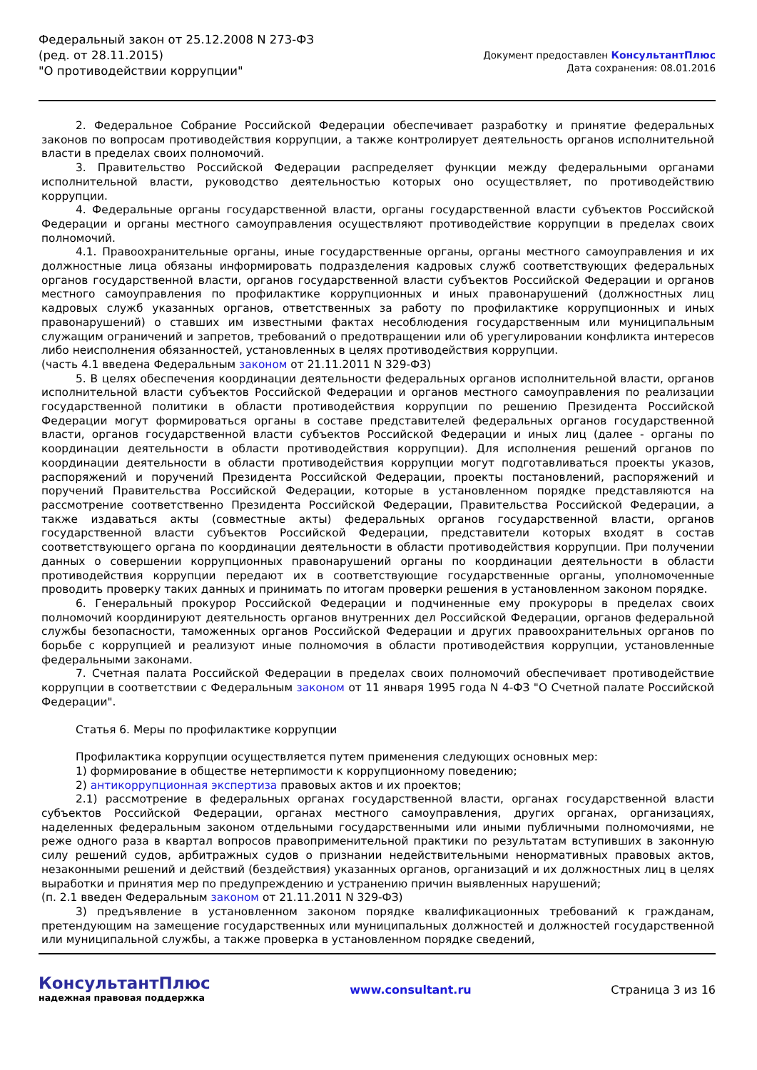Федеральный закон от 25.12.2008 N 273-ФЗ
(ред. от 28.11.2015)
"О противодействии коррупции"
Документ предоставлен КонсультантПлюс
Дата сохранения: 08.01.2016
2. Федеральное Собрание Российской Федерации обеспечивает разработку и принятие федеральных законов по вопросам противодействия коррупции, а также контролирует деятельность органов исполнительной власти в пределах своих полномочий.
3. Правительство Российской Федерации распределяет функции между федеральными органами исполнительной власти, руководство деятельностью которых оно осуществляет, по противодействию коррупции.
4. Федеральные органы государственной власти, органы государственной власти субъектов Российской Федерации и органы местного самоуправления осуществляют противодействие коррупции в пределах своих полномочий.
4.1. Правоохранительные органы, иные государственные органы, органы местного самоуправления и их должностные лица обязаны информировать подразделения кадровых служб соответствующих федеральных органов государственной власти, органов государственной власти субъектов Российской Федерации и органов местного самоуправления по профилактике коррупционных и иных правонарушений (должностных лиц кадровых служб указанных органов, ответственных за работу по профилактике коррупционных и иных правонарушений) о ставших им известными фактах несоблюдения государственным или муниципальным служащим ограничений и запретов, требований о предотвращении или об урегулировании конфликта интересов либо неисполнения обязанностей, установленных в целях противодействия коррупции.
(часть 4.1 введена Федеральным законом от 21.11.2011 N 329-ФЗ)
5. В целях обеспечения координации деятельности федеральных органов исполнительной власти, органов исполнительной власти субъектов Российской Федерации и органов местного самоуправления по реализации государственной политики в области противодействия коррупции по решению Президента Российской Федерации могут формироваться органы в составе представителей федеральных органов государственной власти, органов государственной власти субъектов Российской Федерации и иных лиц (далее - органы по координации деятельности в области противодействия коррупции). Для исполнения решений органов по координации деятельности в области противодействия коррупции могут подготавливаться проекты указов, распоряжений и поручений Президента Российской Федерации, проекты постановлений, распоряжений и поручений Правительства Российской Федерации, которые в установленном порядке представляются на рассмотрение соответственно Президента Российской Федерации, Правительства Российской Федерации, а также издаваться акты (совместные акты) федеральных органов государственной власти, органов государственной власти субъектов Российской Федерации, представители которых входят в состав соответствующего органа по координации деятельности в области противодействия коррупции. При получении данных о совершении коррупционных правонарушений органы по координации деятельности в области противодействия коррупции передают их в соответствующие государственные органы, уполномоченные проводить проверку таких данных и принимать по итогам проверки решения в установленном законом порядке.
6. Генеральный прокурор Российской Федерации и подчиненные ему прокуроры в пределах своих полномочий координируют деятельность органов внутренних дел Российской Федерации, органов федеральной службы безопасности, таможенных органов Российской Федерации и других правоохранительных органов по борьбе с коррупцией и реализуют иные полномочия в области противодействия коррупции, установленные федеральными законами.
7. Счетная палата Российской Федерации в пределах своих полномочий обеспечивает противодействие коррупции в соответствии с Федеральным законом от 11 января 1995 года N 4-ФЗ "О Счетной палате Российской Федерации".
Статья 6. Меры по профилактике коррупции
Профилактика коррупции осуществляется путем применения следующих основных мер:
1) формирование в обществе нетерпимости к коррупционному поведению;
2) антикоррупционная экспертиза правовых актов и их проектов;
2.1) рассмотрение в федеральных органах государственной власти, органах государственной власти субъектов Российской Федерации, органах местного самоуправления, других органах, организациях, наделенных федеральным законом отдельными государственными или иными публичными полномочиями, не реже одного раза в квартал вопросов правоприменительной практики по результатам вступивших в законную силу решений судов, арбитражных судов о признании недействительными ненормативных правовых актов, незаконными решений и действий (бездействия) указанных органов, организаций и их должностных лиц в целях выработки и принятия мер по предупреждению и устранению причин выявленных нарушений;
(п. 2.1 введен Федеральным законом от 21.11.2011 N 329-ФЗ)
3) предъявление в установленном законом порядке квалификационных требований к гражданам, претендующим на замещение государственных или муниципальных должностей и должностей государственной или муниципальной службы, а также проверка в установленном порядке сведений,
КонсультантПлюс
надежная правовая поддержка
www.consultant.ru Страница 3 из 16